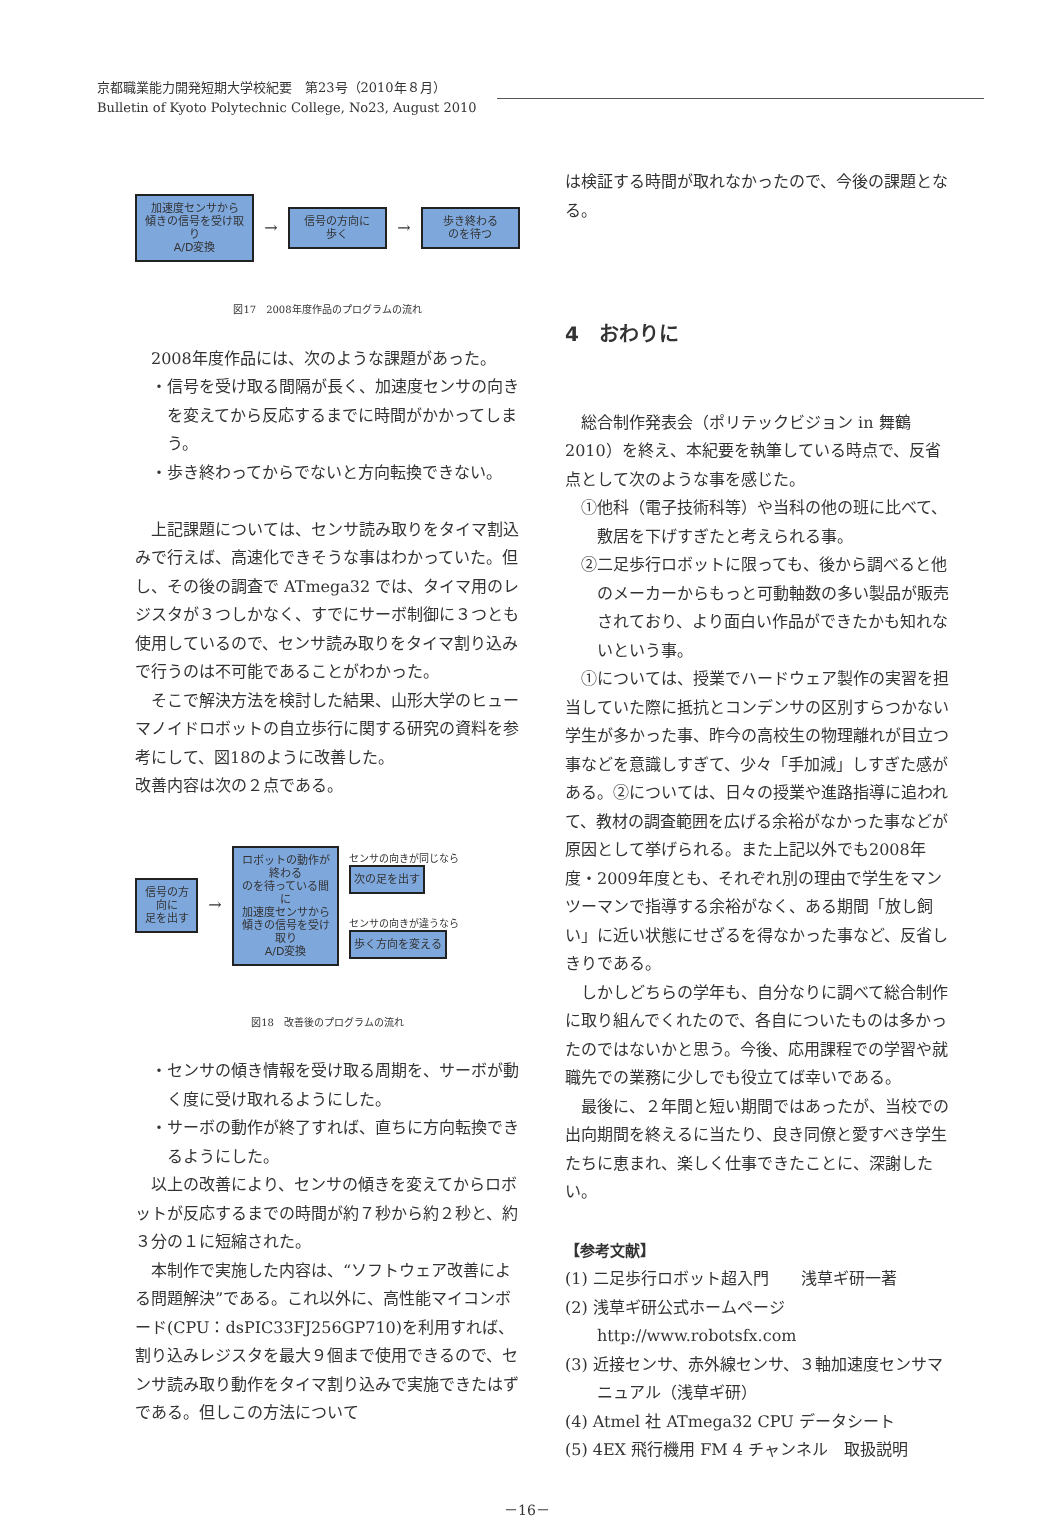京都職業能力開発短期大学校紀要　第23号（2010年８月）
Bulletin of Kyoto Polytechnic College, No23, August 2010
加速度センサから
傾きの信号を受け取り
A/D変換 → 信号の方向に
歩く → 歩き終わる
のを待つ
図17　2008年度作品のプログラムの流れ
2008年度作品には、次のような課題があった。
・信号を受け取る間隔が長く、加速度センサの向きを変えてから反応するまでに時間がかかってしまう。
・歩き終わってからでないと方向転換できない。
上記課題については、センサ読み取りをタイマ割込みで行えば、高速化できそうな事はわかっていた。但し、その後の調査で ATmega32 では、タイマ用のレジスタが３つしかなく、すでにサーボ制御に３つとも使用しているので、センサ読み取りをタイマ割り込みで行うのは不可能であることがわかった。
そこで解決方法を検討した結果、山形大学のヒューマノイドロボットの自立歩行に関する研究の資料を参考にして、図18のように改善した。
改善内容は次の２点である。
信号の方向に
足を出す → ロボットの動作が終わる
のを待っている間に
加速度センサから
傾きの信号を受け取り
A/D変換
センサの向きが同じなら 次の足を出す
センサの向きが違うなら 歩く方向を変える
図18　改善後のプログラムの流れ
・センサの傾き情報を受け取る周期を、サーボが動く度に受け取れるようにした。
・サーボの動作が終了すれば、直ちに方向転換できるようにした。
以上の改善により、センサの傾きを変えてからロボットが反応するまでの時間が約７秒から約２秒と、約３分の１に短縮された。
本制作で実施した内容は、“ソフトウェア改善による問題解決”である。これ以外に、高性能マイコンボード(CPU：dsPIC33FJ256GP710)を利用すれば、割り込みレジスタを最大９個まで使用できるので、センサ読み取り動作をタイマ割り込みで実施できたはずである。但しこの方法について
は検証する時間が取れなかったので、今後の課題となる。
4　おわりに
総合制作発表会（ポリテックビジョン in 舞鶴2010）を終え、本紀要を執筆している時点で、反省点として次のような事を感じた。
①他科（電子技術科等）や当科の他の班に比べて、敷居を下げすぎたと考えられる事。
②二足歩行ロボットに限っても、後から調べると他のメーカーからもっと可動軸数の多い製品が販売されており、より面白い作品ができたかも知れないという事。
①については、授業でハードウェア製作の実習を担当していた際に抵抗とコンデンサの区別すらつかない学生が多かった事、昨今の高校生の物理離れが目立つ事などを意識しすぎて、少々「手加減」しすぎた感がある。②については、日々の授業や進路指導に追われて、教材の調査範囲を広げる余裕がなかった事などが原因として挙げられる。また上記以外でも2008年度・2009年度とも、それぞれ別の理由で学生をマンツーマンで指導する余裕がなく、ある期間「放し飼い」に近い状態にせざるを得なかった事など、反省しきりである。
しかしどちらの学年も、自分なりに調べて総合制作に取り組んでくれたので、各自についたものは多かったのではないかと思う。今後、応用課程での学習や就職先での業務に少しでも役立てば幸いである。
最後に、２年間と短い期間ではあったが、当校での出向期間を終えるに当たり、良き同僚と愛すべき学生たちに恵まれ、楽しく仕事できたことに、深謝したい。
【参考文献】
(1) 二足歩行ロボット超入門　　浅草ギ研一著
(2) 浅草ギ研公式ホームページ
http://www.robotsfx.com
(3) 近接センサ、赤外線センサ、３軸加速度センサマニュアル（浅草ギ研）
(4) Atmel 社 ATmega32 CPU データシート
(5) 4EX 飛行機用 FM 4 チャンネル　取扱説明
－16－